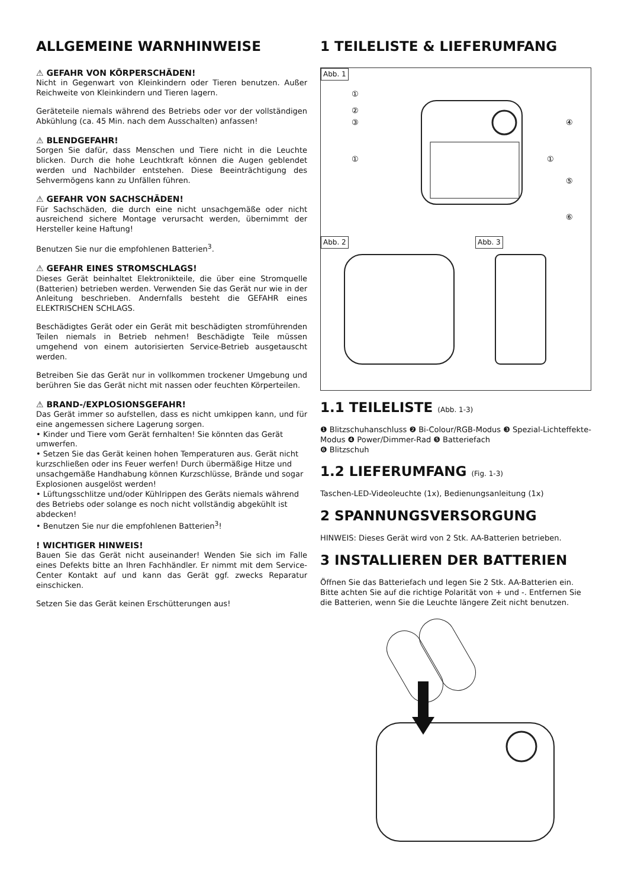ALLGEMEINE WARNHINWEISE
⚠ GEFAHR VON KÖRPERSCHÄDEN!
Nicht in Gegenwart von Kleinkindern oder Tieren benutzen. Außer Reichweite von Kleinkindern und Tieren lagern.
Geräteteile niemals während des Betriebs oder vor der vollständigen Abkühlung (ca. 45 Min. nach dem Ausschalten) anfassen!
⚠ BLENDGEFAHR!
Sorgen Sie dafür, dass Menschen und Tiere nicht in die Leuchte blicken. Durch die hohe Leuchtkraft können die Augen geblendet werden und Nachbilder entstehen. Diese Beeinträchtigung des Sehvermögens kann zu Unfällen führen.
⚠ GEFAHR VON SACHSCHÄDEN!
Für Sachschäden, die durch eine nicht unsachgemäße oder nicht ausreichend sichere Montage verursacht werden, übernimmt der Hersteller keine Haftung!
Benutzen Sie nur die empfohlenen Batterien<sup>3</sup>.
⚠ GEFAHR EINES STROMSCHLAGS!
Dieses Gerät beinhaltet Elektronikteile, die über eine Stromquelle (Batterien) betrieben werden. Verwenden Sie das Gerät nur wie in der Anleitung beschrieben. Andernfalls besteht die GEFAHR eines ELEKTRISCHEN SCHLAGS.
Beschädigtes Gerät oder ein Gerät mit beschädigten stromführenden Teilen niemals in Betrieb nehmen! Beschädigte Teile müssen umgehend von einem autorisierten Service-Betrieb ausgetauscht werden.
Betreiben Sie das Gerät nur in vollkommen trockener Umgebung und berühren Sie das Gerät nicht mit nassen oder feuchten Körperteilen.
⚠ BRAND-/EXPLOSIONSGEFAHR!
Das Gerät immer so aufstellen, dass es nicht umkippen kann, und für eine angemessen sichere Lagerung sorgen.
• Kinder und Tiere vom Gerät fernhalten! Sie könnten das Gerät umwerfen.
• Setzen Sie das Gerät keinen hohen Temperaturen aus. Gerät nicht kurzschließen oder ins Feuer werfen! Durch übermäßige Hitze und unsachgemäße Handhabung können Kurzschlüsse, Brände und sogar Explosionen ausgelöst werden!
• Lüftungsschlitze und/oder Kühlrippen des Geräts niemals während des Betriebs oder solange es noch nicht vollständig abgekühlt ist abdecken!
• Benutzen Sie nur die empfohlenen Batterien<sup>3</sup>!
! WICHTIGER HINWEIS!
Bauen Sie das Gerät nicht auseinander! Wenden Sie sich im Falle eines Defekts bitte an Ihren Fachhändler. Er nimmt mit dem Service-Center Kontakt auf und kann das Gerät ggf. zwecks Reparatur einschicken.
Setzen Sie das Gerät keinen Erschütterungen aus!
1 TEILELISTE & LIEFERUMFANG
Abb. 1
①
②
③
①
④
①
⑤
⑥
Abb. 2 Abb. 3
1.1 TEILELISTE (Abb. 1-3)
❶ Blitzschuhanschluss ❷ Bi-Colour/RGB-Modus ❸ Spezial-Lichteffekte-Modus ❹ Power/Dimmer-Rad ❺ Batteriefach
❻ Blitzschuh
1.2 LIEFERUMFANG (Fig. 1-3)
Taschen-LED-Videoleuchte (1x), Bedienungsanleitung (1x)
2 SPANNUNGSVERSORGUNG
HINWEIS: Dieses Gerät wird von 2 Stk. AA-Batterien betrieben.
3 INSTALLIEREN DER BATTERIEN
Öffnen Sie das Batteriefach und legen Sie 2 Stk. AA-Batterien ein. Bitte achten Sie auf die richtige Polarität von + und -. Entfernen Sie die Batterien, wenn Sie die Leuchte längere Zeit nicht benutzen.